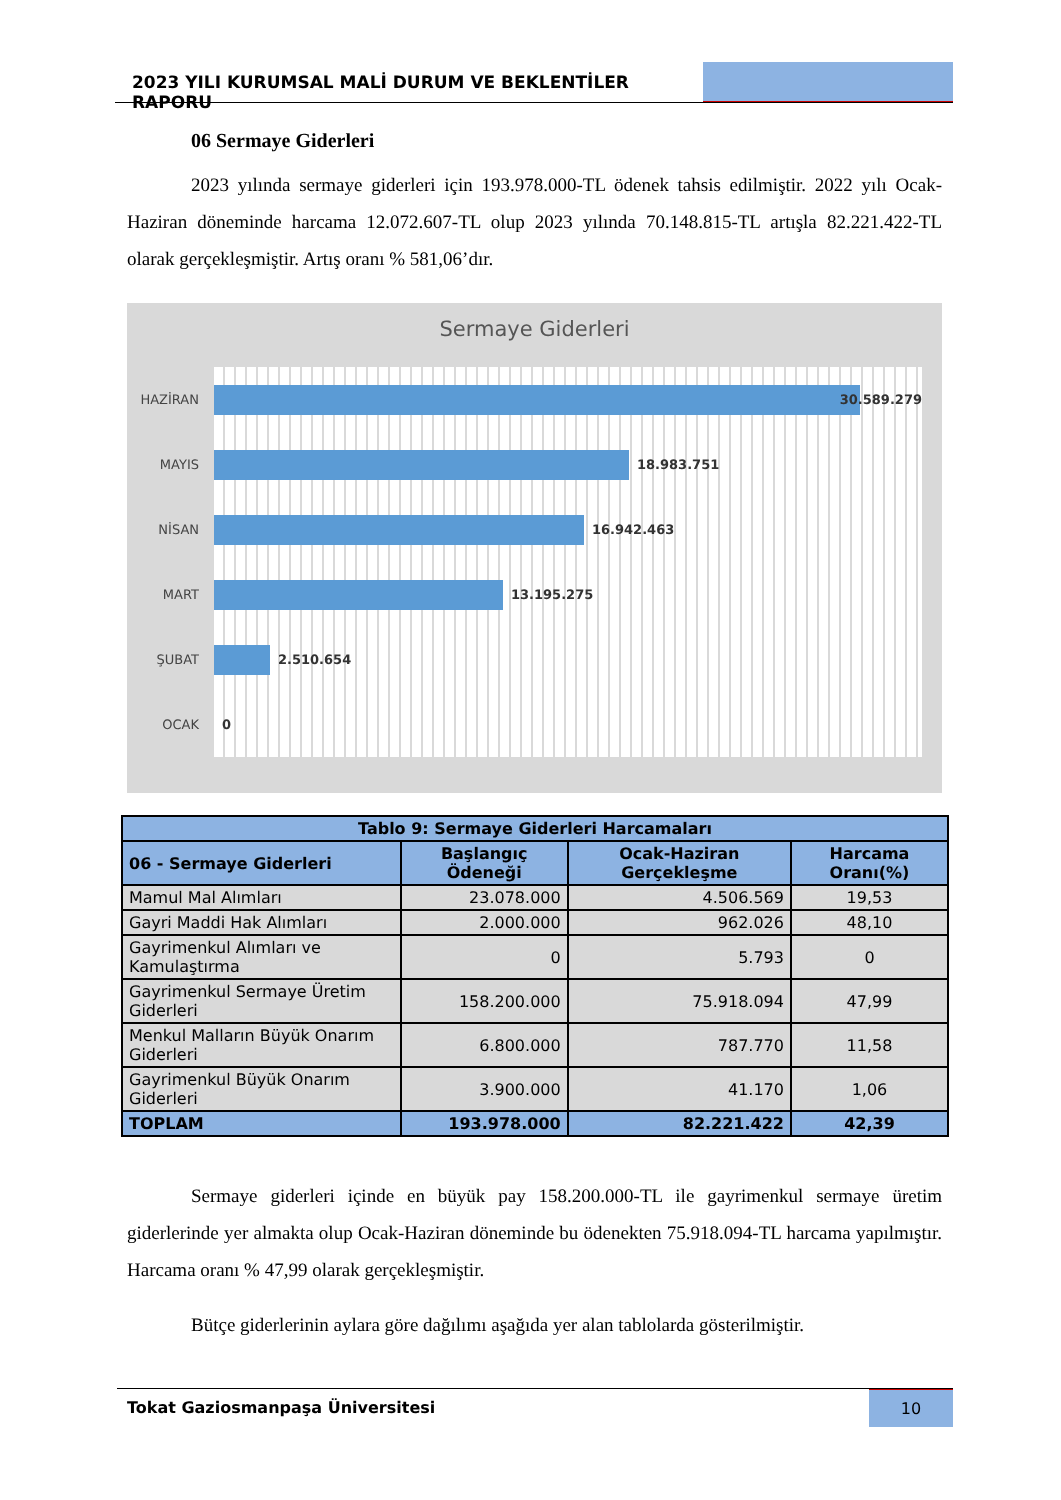2023 YILI KURUMSAL MALİ DURUM VE BEKLENTİLER RAPORU
06 Sermaye Giderleri
2023 yılında sermaye giderleri için 193.978.000-TL ödenek tahsis edilmiştir. 2022 yılı Ocak-Haziran döneminde harcama 12.072.607-TL olup 2023 yılında 70.148.815-TL artışla 82.221.422-TL olarak gerçekleşmiştir. Artış oranı % 581,06’dır.
Sermaye Giderleri
HAZİRAN
30.589.279
MAYIS
18.983.751
NİSAN
16.942.463
MART
13.195.275
ŞUBAT
2.510.654
OCAK 0
| Tablo 9: Sermaye Giderleri Harcamaları | | | |
| --- | --- | --- | --- |
| 06 - Sermaye Giderleri | Başlangıç Ödeneği | Ocak-Haziran Gerçekleşme | Harcama Oranı(%) |
| Mamul Mal Alımları | 23.078.000 | 4.506.569 | 19,53 |
| Gayri Maddi Hak Alımları | 2.000.000 | 962.026 | 48,10 |
| Gayrimenkul Alımları ve Kamulaştırma | 0 | 5.793 | 0 |
| Gayrimenkul Sermaye Üretim Giderleri | 158.200.000 | 75.918.094 | 47,99 |
| Menkul Malların Büyük Onarım Giderleri | 6.800.000 | 787.770 | 11,58 |
| Gayrimenkul Büyük Onarım Giderleri | 3.900.000 | 41.170 | 1,06 |
| TOPLAM | 193.978.000 | 82.221.422 | 42,39 |
Sermaye giderleri içinde en büyük pay 158.200.000-TL ile gayrimenkul sermaye üretim giderlerinde yer almakta olup Ocak-Haziran döneminde bu ödenekten 75.918.094-TL harcama yapılmıştır. Harcama oranı % 47,99 olarak gerçekleşmiştir.
Bütçe giderlerinin aylara göre dağılımı aşağıda yer alan tablolarda gösterilmiştir.
Tokat Gaziosmanpaşa Üniversitesi
10